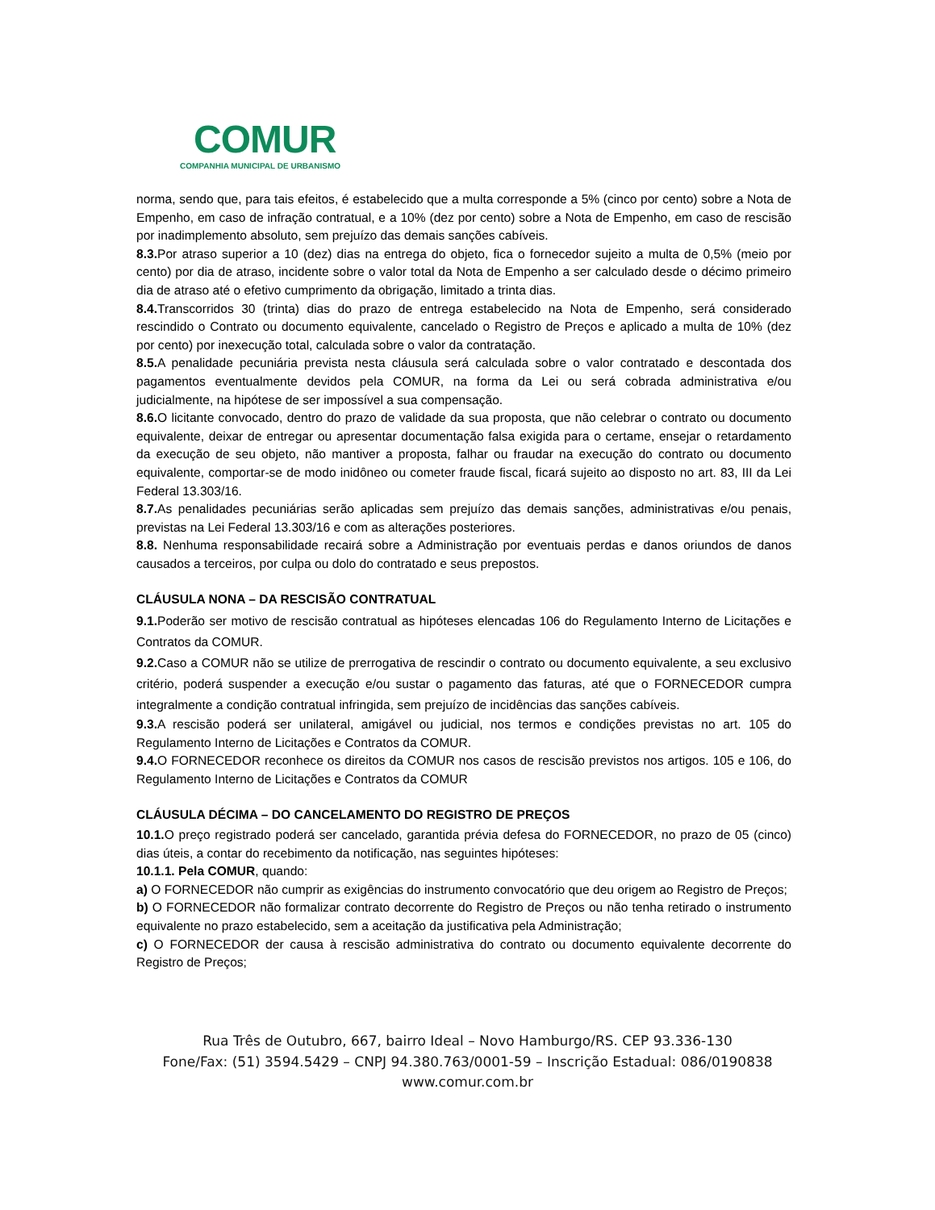COMUR
COMPANHIA MUNICIPAL DE URBANISMO
norma, sendo que, para tais efeitos, é estabelecido que a multa corresponde a 5% (cinco por cento) sobre a Nota de Empenho, em caso de infração contratual, e a 10% (dez por cento) sobre a Nota de Empenho, em caso de rescisão por inadimplemento absoluto, sem prejuízo das demais sanções cabíveis.
8.3. Por atraso superior a 10 (dez) dias na entrega do objeto, fica o fornecedor sujeito a multa de 0,5% (meio por cento) por dia de atraso, incidente sobre o valor total da Nota de Empenho a ser calculado desde o décimo primeiro dia de atraso até o efetivo cumprimento da obrigação, limitado a trinta dias.
8.4. Transcorridos 30 (trinta) dias do prazo de entrega estabelecido na Nota de Empenho, será considerado rescindido o Contrato ou documento equivalente, cancelado o Registro de Preços e aplicado a multa de 10% (dez por cento) por inexecução total, calculada sobre o valor da contratação.
8.5. A penalidade pecuniária prevista nesta cláusula será calculada sobre o valor contratado e descontada dos pagamentos eventualmente devidos pela COMUR, na forma da Lei ou será cobrada administrativa e/ou judicialmente, na hipótese de ser impossível a sua compensação.
8.6. O licitante convocado, dentro do prazo de validade da sua proposta, que não celebrar o contrato ou documento equivalente, deixar de entregar ou apresentar documentação falsa exigida para o certame, ensejar o retardamento da execução de seu objeto, não mantiver a proposta, falhar ou fraudar na execução do contrato ou documento equivalente, comportar-se de modo inidôneo ou cometer fraude fiscal, ficará sujeito ao disposto no art. 83, III da Lei Federal 13.303/16.
8.7. As penalidades pecuniárias serão aplicadas sem prejuízo das demais sanções, administrativas e/ou penais, previstas na Lei Federal 13.303/16 e com as alterações posteriores.
8.8. Nenhuma responsabilidade recairá sobre a Administração por eventuais perdas e danos oriundos de danos causados a terceiros, por culpa ou dolo do contratado e seus prepostos.
CLÁUSULA NONA – DA RESCISÃO CONTRATUAL
9.1. Poderão ser motivo de rescisão contratual as hipóteses elencadas 106 do Regulamento Interno de Licitações e Contratos da COMUR.
9.2. Caso a COMUR não se utilize de prerrogativa de rescindir o contrato ou documento equivalente, a seu exclusivo critério, poderá suspender a execução e/ou sustar o pagamento das faturas, até que o FORNECEDOR cumpra integralmente a condição contratual infringida, sem prejuízo de incidências das sanções cabíveis.
9.3. A rescisão poderá ser unilateral, amigável ou judicial, nos termos e condições previstas no art. 105 do Regulamento Interno de Licitações e Contratos da COMUR.
9.4. O FORNECEDOR reconhece os direitos da COMUR nos casos de rescisão previstos nos artigos. 105 e 106, do Regulamento Interno de Licitações e Contratos da COMUR
CLÁUSULA DÉCIMA – DO CANCELAMENTO DO REGISTRO DE PREÇOS
10.1. O preço registrado poderá ser cancelado, garantida prévia defesa do FORNECEDOR, no prazo de 05 (cinco) dias úteis, a contar do recebimento da notificação, nas seguintes hipóteses:
10.1.1. Pela COMUR, quando:
a) O FORNECEDOR não cumprir as exigências do instrumento convocatório que deu origem ao Registro de Preços;
b) O FORNECEDOR não formalizar contrato decorrente do Registro de Preços ou não tenha retirado o instrumento equivalente no prazo estabelecido, sem a aceitação da justificativa pela Administração;
c) O FORNECEDOR der causa à rescisão administrativa do contrato ou documento equivalente decorrente do Registro de Preços;
Rua Três de Outubro, 667, bairro Ideal – Novo Hamburgo/RS. CEP 93.336-130
Fone/Fax: (51) 3594.5429 – CNPJ 94.380.763/0001-59 – Inscrição Estadual: 086/0190838
www.comur.com.br